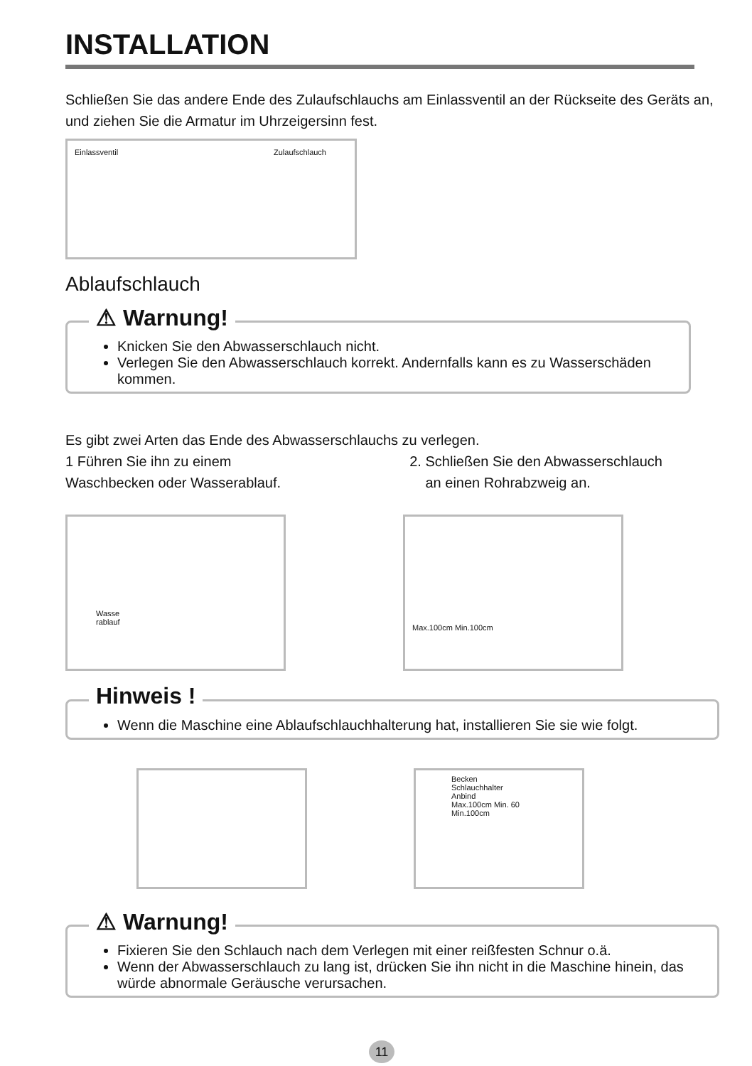INSTALLATION
Schließen Sie das andere Ende des Zulaufschlauchs am Einlassventil an der Rückseite des Geräts an, und ziehen Sie die Armatur im Uhrzeigersinn fest.
Einlassventil Zulaufschlauch
Ablaufschlauch
⚠ Warnung!
Knicken Sie den Abwasserschlauch nicht.
Verlegen Sie den Abwasserschlauch korrekt. Andernfalls kann es zu Wasserschäden kommen.
Es gibt zwei Arten das Ende des Abwasserschlauchs zu verlegen.
1 Führen Sie ihn zu einem
Waschbecken oder Wasserablauf.
2. Schließen Sie den Abwasserschlauch
an einen Rohrabzweig an.
Wasse
rablauf
Max.100cm Min.100cm
Hinweis !
Wenn die Maschine eine Ablaufschlauchhalterung hat, installieren Sie sie wie folgt.
Becken
Schlauchhalter
Anbind
Max.100cm Min. 60 Min.100cm
⚠ Warnung!
Fixieren Sie den Schlauch nach dem Verlegen mit einer reißfesten Schnur o.ä.
Wenn der Abwasserschlauch zu lang ist, drücken Sie ihn nicht in die Maschine hinein, das würde abnormale Geräusche verursachen.
11